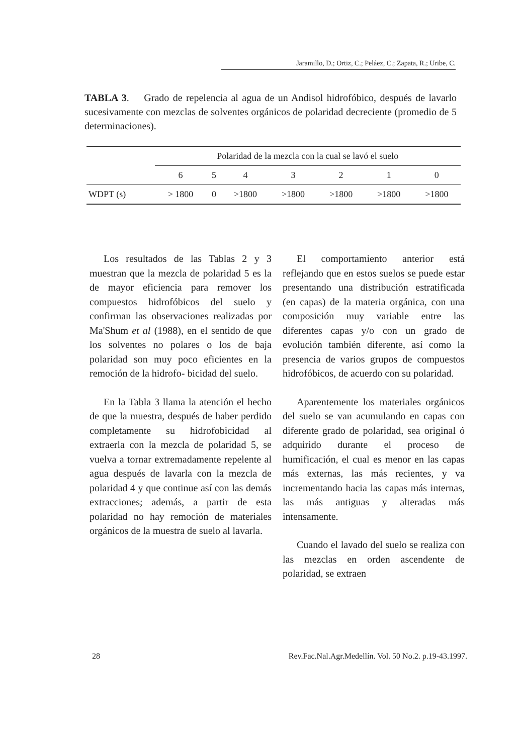Jaramillo, D.; Ortiz, C.; Peláez, C.; Zapata, R.; Uribe, C.
TABLA 3. Grado de repelencia al agua de un Andisol hidrofóbico, después de lavarlo sucesivamente con mezclas de solventes orgánicos de polaridad decreciente (promedio de 5 determinaciones).
| | Polaridad de la mezcla con la cual se lavó el suelo | | | | | | |
| --- | --- | --- | --- | --- | --- | --- | --- |
| | 6 | 5 | 4 | 3 | 2 | 1 | 0 |
| WDPT (s) | > 1800 | 0 | >1800 | >1800 | >1800 | >1800 | >1800 |
Los resultados de las Tablas 2 y 3 muestran que la mezcla de polaridad 5 es la de mayor eficiencia para remover los compuestos hidrofóbicos del suelo y confirman las observaciones realizadas por Ma'Shum et al (1988), en el sentido de que los solventes no polares o los de baja polaridad son muy poco eficientes en la remoción de la hidrofo- bicidad del suelo.
En la Tabla 3 llama la atención el hecho de que la muestra, después de haber perdido completamente su hidrofobicidad al extraerla con la mezcla de polaridad 5, se vuelva a tornar extremadamente repelente al agua después de lavarla con la mezcla de polaridad 4 y que continue así con las demás extracciones; además, a partir de esta polaridad no hay remoción de materiales orgánicos de la muestra de suelo al lavarla.
El comportamiento anterior está reflejando que en estos suelos se puede estar presentando una distribución estratificada (en capas) de la materia orgánica, con una composición muy variable entre las diferentes capas y/o con un grado de evolución también diferente, así como la presencia de varios grupos de compuestos hidrofóbicos, de acuerdo con su polaridad.
Aparentemente los materiales orgánicos del suelo se van acumulando en capas con diferente grado de polaridad, sea original ó adquirido durante el proceso de humificación, el cual es menor en las capas más externas, las más recientes, y va incrementando hacia las capas más internas, las más antiguas y alteradas más intensamente.
Cuando el lavado del suelo se realiza con las mezclas en orden ascendente de polaridad, se extraen
28 Rev.Fac.Nal.Agr.Medellín. Vol. 50 No.2. p.19-43.1997.